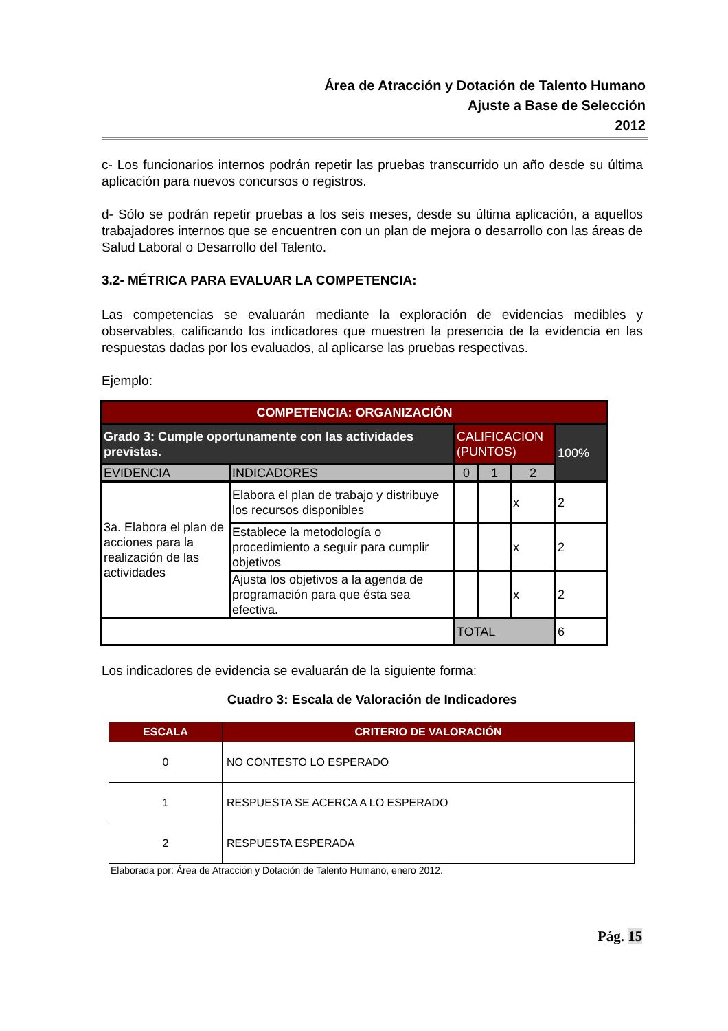Área de Atracción y Dotación de Talento Humano
Ajuste a Base de Selección
2012
c- Los funcionarios internos podrán repetir las pruebas transcurrido un año desde su última aplicación para nuevos concursos o registros.
d- Sólo se podrán repetir pruebas a los seis meses, desde su última aplicación, a aquellos trabajadores internos que se encuentren con un plan de mejora o desarrollo con las áreas de Salud Laboral o Desarrollo del Talento.
3.2- MÉTRICA PARA EVALUAR LA COMPETENCIA:
Las competencias se evaluarán mediante la exploración de evidencias medibles y observables, calificando los indicadores que muestren la presencia de la evidencia en las respuestas dadas por los evaluados, al aplicarse las pruebas respectivas.
Ejemplo:
| COMPETENCIA: ORGANIZACIÓN | | | | | |
| Grado 3: Cumple oportunamente con las actividades previstas. | | CALIFICACION (PUNTOS) | | | 100% |
| EVIDENCIA | INDICADORES | 0 | 1 | 2 | |
| 3a. Elabora el plan de acciones para la realización de las actividades | Elabora el plan de trabajo y distribuye los recursos disponibles | | | x | 2 |
| | Establece la metodología o procedimiento a seguir para cumplir objetivos | | | x | 2 |
| | Ajusta los objetivos a la agenda de programación para que ésta sea efectiva. | | | x | 2 |
| | | TOTAL | | | 6 |
Los indicadores de evidencia se evaluarán de la siguiente forma:
Cuadro 3: Escala de Valoración de Indicadores
| ESCALA | CRITERIO DE VALORACIÓN |
| --- | --- |
| 0 | NO CONTESTO LO ESPERADO |
| 1 | RESPUESTA SE ACERCA A LO ESPERADO |
| 2 | RESPUESTA ESPERADA |
Elaborada por: Área de Atracción y Dotación de Talento Humano, enero 2012.
Pág. 15